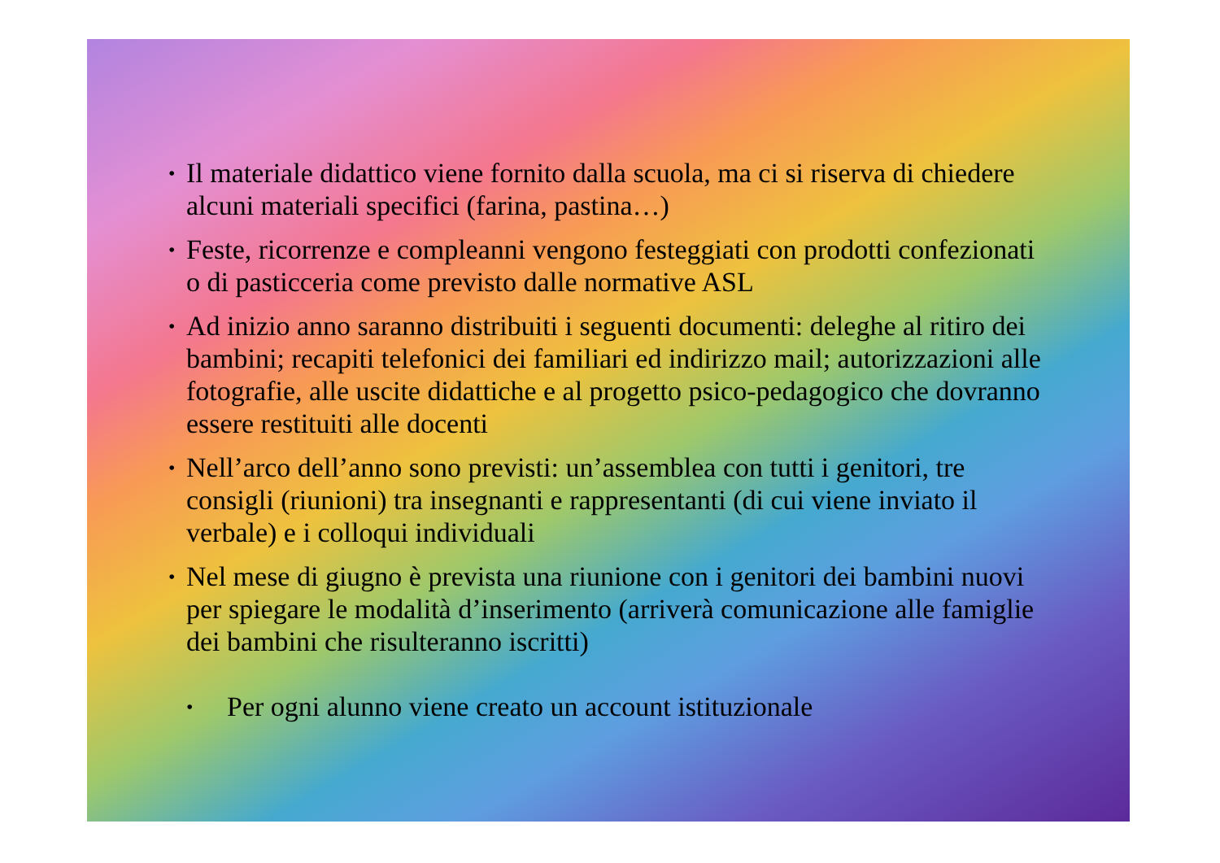• Il materiale didattico viene fornito dalla scuola, ma ci si riserva di chiedere alcuni materiali specifici (farina, pastina…)
• Feste, ricorrenze e compleanni vengono festeggiati con prodotti confezionati o di pasticceria come previsto dalle normative ASL
• Ad inizio anno saranno distribuiti i seguenti documenti: deleghe al ritiro dei bambini; recapiti telefonici dei familiari ed indirizzo mail; autorizzazioni alle fotografie, alle uscite didattiche e al progetto psico-pedagogico che dovranno essere restituiti alle docenti
• Nell’arco dell’anno sono previsti: un’assemblea con tutti i genitori, tre consigli (riunioni) tra insegnanti e rappresentanti (di cui viene inviato il verbale) e i colloqui individuali
• Nel mese di giugno è prevista una riunione con i genitori dei bambini nuovi per spiegare le modalità d’inserimento (arriverà comunicazione alle famiglie dei bambini che risulteranno iscritti)
• Per ogni alunno viene creato un account istituzionale